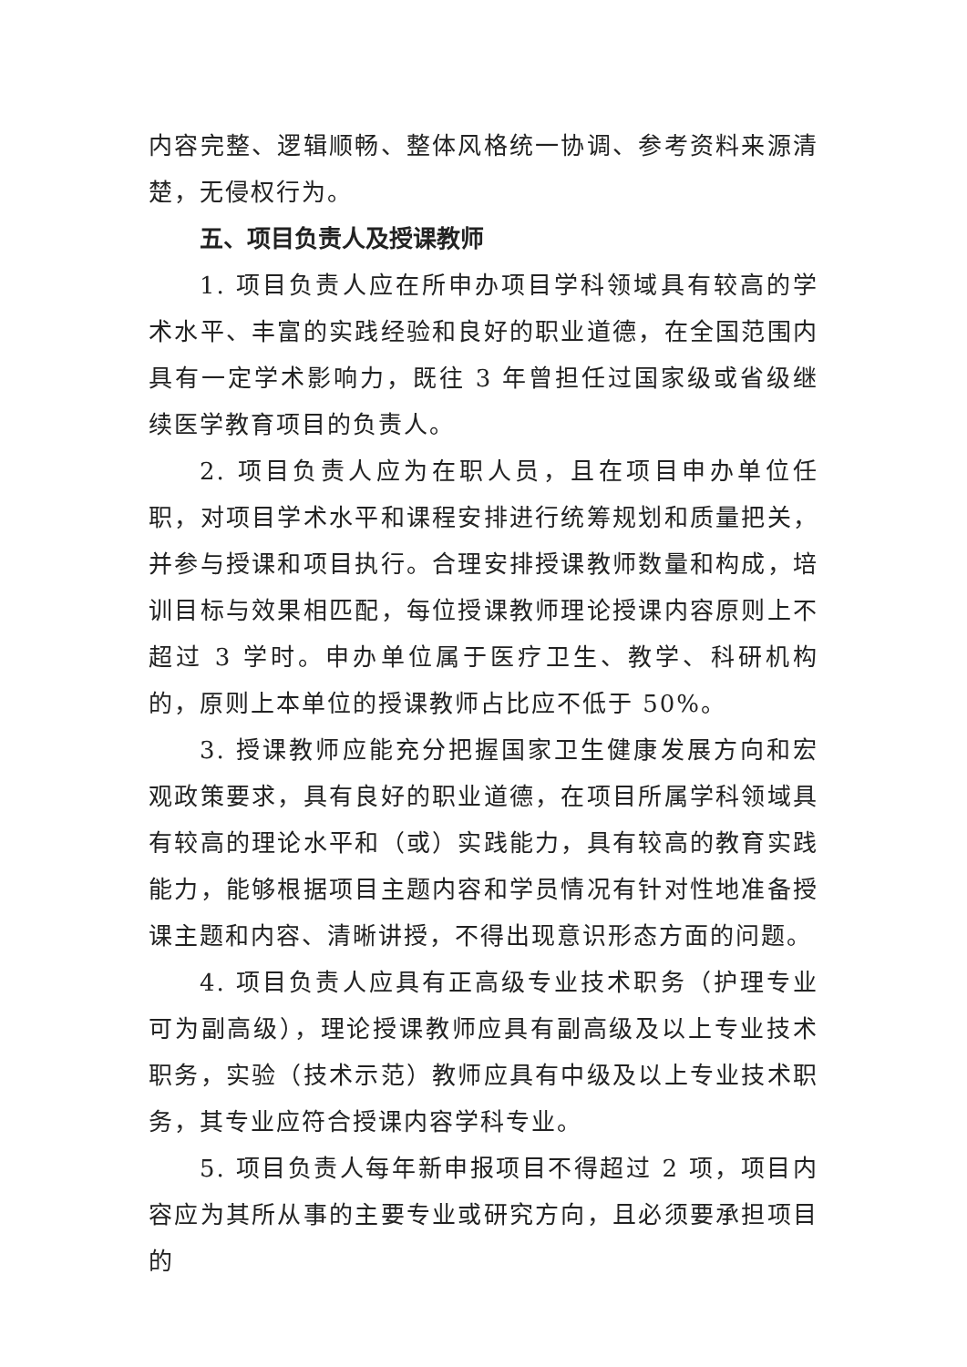内容完整、逻辑顺畅、整体风格统一协调、参考资料来源清楚，无侵权行为。
五、项目负责人及授课教师
1. 项目负责人应在所申办项目学科领域具有较高的学术水平、丰富的实践经验和良好的职业道德，在全国范围内具有一定学术影响力，既往 3 年曾担任过国家级或省级继续医学教育项目的负责人。
2. 项目负责人应为在职人员，且在项目申办单位任职，对项目学术水平和课程安排进行统筹规划和质量把关，并参与授课和项目执行。合理安排授课教师数量和构成，培训目标与效果相匹配，每位授课教师理论授课内容原则上不超过 3 学时。申办单位属于医疗卫生、教学、科研机构的，原则上本单位的授课教师占比应不低于 50%。
3. 授课教师应能充分把握国家卫生健康发展方向和宏观政策要求，具有良好的职业道德，在项目所属学科领域具有较高的理论水平和（或）实践能力，具有较高的教育实践能力，能够根据项目主题内容和学员情况有针对性地准备授课主题和内容、清晰讲授，不得出现意识形态方面的问题。
4. 项目负责人应具有正高级专业技术职务（护理专业可为副高级），理论授课教师应具有副高级及以上专业技术职务，实验（技术示范）教师应具有中级及以上专业技术职务，其专业应符合授课内容学科专业。
5. 项目负责人每年新申报项目不得超过 2 项，项目内容应为其所从事的主要专业或研究方向，且必须要承担项目的